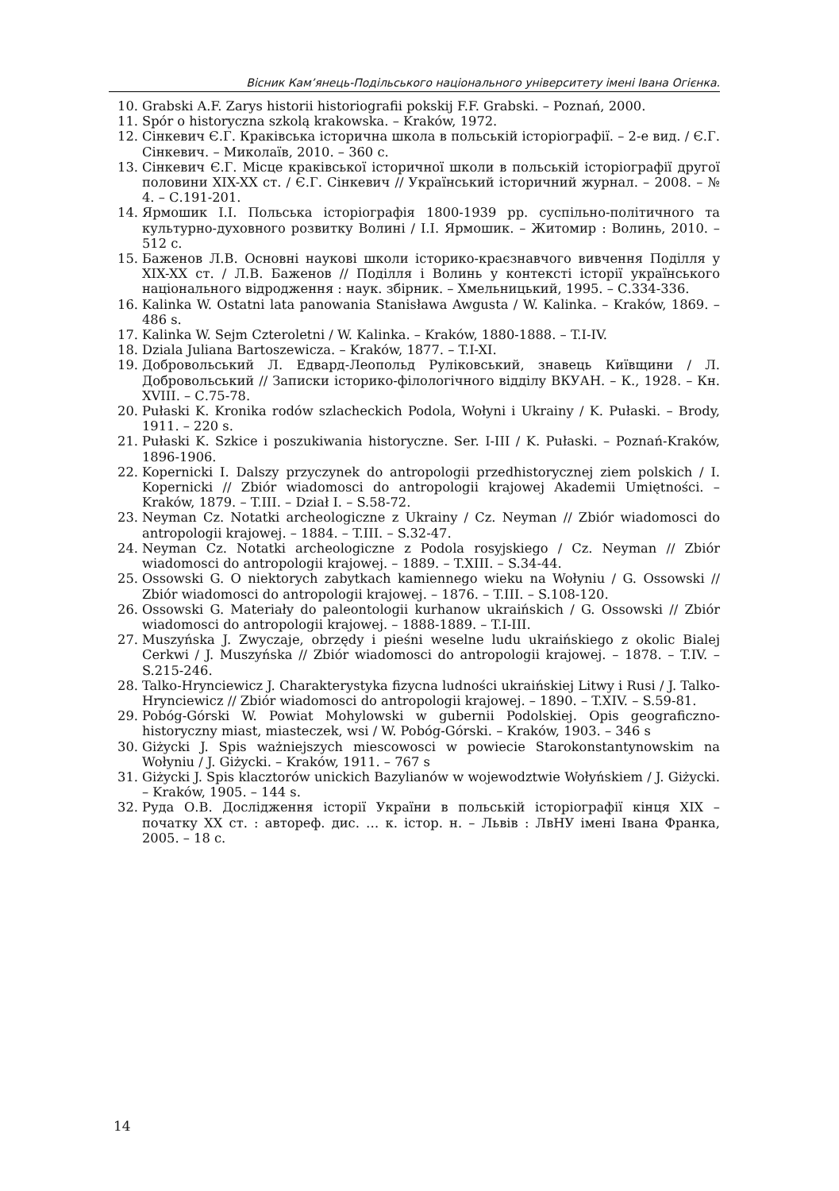Вісник Кам’янець-Подільського національного університету імені Івана Огієнка.
10. Grabski A.F. Zarys historii historiografii pokskij F.F. Grabski. – Poznań, 2000.
11. Spór o historyczna szkolą krakowska. – Kraków, 1972.
12. Сінкевич Є.Г. Краківська історична школа в польській історіографії. – 2-е вид. / Є.Г. Сінкевич. – Миколаїв, 2010. – 360 с.
13. Сінкевич Є.Г. Місце краківської історичної школи в польській історіографії другої половини XIX-XX ст. / Є.Г. Сінкевич // Український історичний журнал. – 2008. – № 4. – С.191-201.
14. Ярмошик І.І. Польська історіографія 1800-1939 рр. суспільно-політичного та культурно-духовного розвитку Волині / І.І. Ярмошик. – Житомир : Волинь, 2010. – 512 с.
15. Баженов Л.В. Основні наукові школи історико-краєзнавчого вивчення Поділля у XIX-XX ст. / Л.В. Баженов // Поділля і Волинь у контексті історії українського національного відродження : наук. збірник. – Хмельницький, 1995. – С.334-336.
16. Kalinka W. Ostatni lata panowania Stanisława Awgusta / W. Kalinka. – Kraków, 1869. – 486 s.
17. Kalinka W. Sejm Czteroletni / W. Kalinka. – Kraków, 1880-1888. – T.I-IV.
18. Dziala Juliana Bartoszewicza. – Kraków, 1877. – T.I-XI.
19. Добровольський Л. Едвард-Леопольд Руліковський, знавець Київщини / Л. Добровольський // Записки історико-філологічного відділу ВКУАН. – К., 1928. – Кн. XVIII. – С.75-78.
20. Pułaski K. Kronika rodów szlacheckich Podola, Wołyni i Ukrainy / K. Pułaski. – Brody, 1911. – 220 s.
21. Pułaski K. Szkice i poszukiwania historyczne. Ser. I-III / K. Pułaski. – Poznań-Kraków, 1896-1906.
22. Kopernicki I. Dalszy przyczynek do antropologii przedhistorycznej ziem polskich / I. Kopernicki // Zbiór wiadomosci do antropologii krajowej Akademii Umiętności. – Kraków, 1879. – T.III. – Dział I. – S.58-72.
23. Neyman Cz. Notatki archeologiczne z Ukrainy / Cz. Neyman // Zbiór wiadomosci do antropologii krajowej. – 1884. – T.III. – S.32-47.
24. Neyman Cz. Notatki archeologiczne z Podola rosyjskiego / Cz. Neyman // Zbiór wiadomosci do antropologii krajowej. – 1889. – T.XIII. – S.34-44.
25. Ossowski G. O niektorych zabytkach kamiennego wieku na Wołyniu / G. Ossowski // Zbiór wiadomosci do antropologii krajowej. – 1876. – T.III. – S.108-120.
26. Ossowski G. Materiały do paleontologii kurhanow ukraińskich / G. Ossowski // Zbiór wiadomosci do antropologii krajowej. – 1888-1889. – T.I-III.
27. Muszyńska J. Zwyczaje, obrzędy i pieśni weselne ludu ukraińskiego z okolic Bialej Cerkwi / J. Muszyńska // Zbiór wiadomosci do antropologii krajowej. – 1878. – T.IV. – S.215-246.
28. Talko-Hrynciewicz J. Charakterystyka fizycna ludności ukraińskiej Litwy i Rusi / J. Talko-Hrynciewicz // Zbiór wiadomosci do antropologii krajowej. – 1890. – T.XIV. – S.59-81.
29. Pobóg-Górski W. Powiat Mohylowski w gubernii Podolskiej. Opis geograficzno-historyczny miast, miasteczek, wsi / W. Pobóg-Górski. – Kraków, 1903. – 346 s
30. Giżycki J. Spis ważniejszych miescowosci w powiecie Starokonstantynowskim na Wołyniu / J. Giżycki. – Kraków, 1911. – 767 s
31. Giżycki J. Spis klacztorów unickich Bazylianów w wojewodztwie Wołyńskiem / J. Giżycki. – Kraków, 1905. – 144 s.
32. Руда О.В. Дослідження історії України в польській історіографії кінця XIX – початку XX ст. : автореф. дис. … к. істор. н. – Львів : ЛвНУ імені Івана Франка, 2005. – 18 с.
14